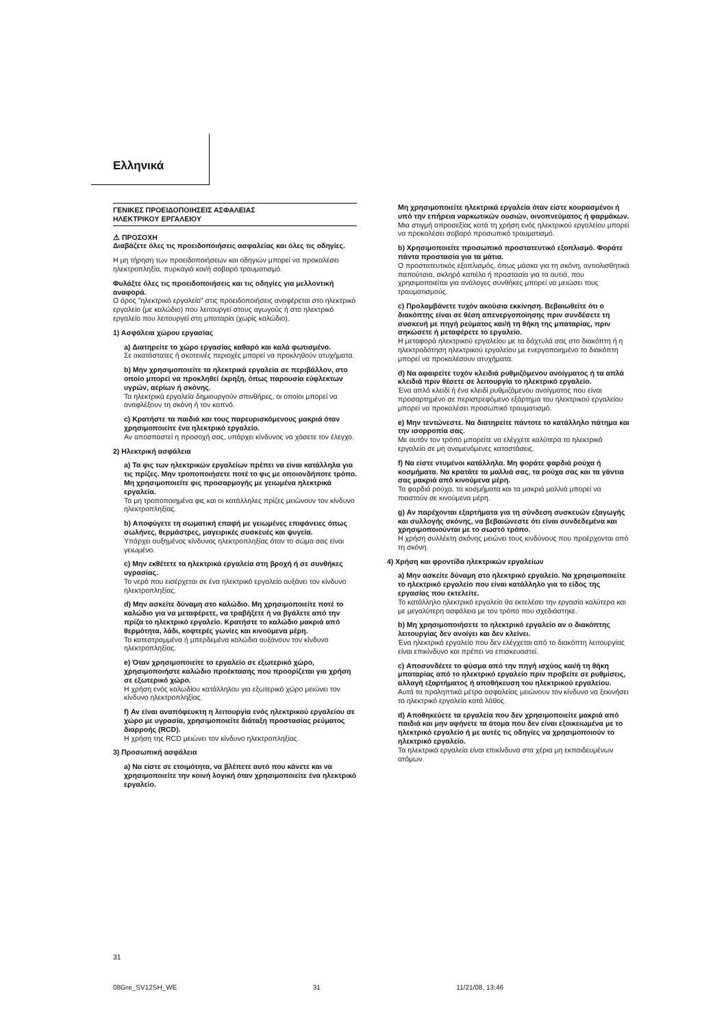Ελληνικά
ΓΕΝΙΚΕΣ ΠΡΟΕΙΔΟΠΟΙΗΣΕΙΣ ΑΣΦΑΛΕΙΑΣ
ΗΛΕΚΤΡΙΚΟΥ ΕΡΓΑΛΕΙΟΥ
⚠ ΠΡΟΣΟΧΗ
Διαβάζετε όλες τις προειδοποιήσεις ασφαλείας και όλες τις οδηγίες.
Η μη τήρηση των προειδοποιήσεων και οδηγιών μπορεί να προκαλέσει ηλεκτροπληξία, πυρκαγιά και/ή σοβαρό τραυματισμό.
Φυλάξτε όλες τις προειδοποιήσεις και τις οδηγίες για μελλοντική αναφορά.
Ο όρος "ηλεκτρικό εργαλείο" στις προειδοποιήσεις αναφέρεται στο ηλεκτρικό εργαλείο (με καλώδιο) που λειτουργεί στους αγωγούς ή στο ηλεκτρικό εργαλείο που λειτουργεί στη μπαταρία (χωρίς καλώδιο).
1) Ασφάλεια χώρου εργασίας
a) Διατηρείτε το χώρο εργασίας καθαρό και καλά φωτισμένο.
Σε ακατάστατες ή σκοτεινές περιοχές μπορεί να προκληθούν ατυχήματα.
b) Μην χρησιμοποιείτε τα ηλεκτρικά εργαλεία σε περιβάλλον, στο οποίο μπορεί να προκληθεί έκρηξη, όπως παρουσία εύφλεκτων υγρών, αερίων ή σκόνης.
Τα ηλεκτρικά εργαλεία δημιουργούν σπινθήρες, οι οποίοι μπορεί να αναφλέξουν τη σκόνη ή τον καπνό.
c) Κρατήστε τα παιδιά και τους παρευρισκόμενους μακριά όταν χρησιμοποιείτε ένα ηλεκτρικό εργαλείο.
Αν αποσπαστεί η προσοχή σας, υπάρχει κίνδυνος να χάσετε τον έλεγχο.
2) Ηλεκτρική ασφάλεια
a) Τα φις των ηλεκτρικών εργαλείων πρέπει να είναι κατάλληλα για τις πρίζες. Μην τροποποιήσετε ποτέ το φις με οποιονδήποτε τρόπο. Μη χρησιμοποιείτε φις προσαρμογής με γειωμένα ηλεκτρικά εργαλεία.
Τα μη τροποποιημένα φις και οι κατάλληλες πρίζες μειώνουν τον κίνδυνο ηλεκτροπληξίας.
b) Αποφύγετε τη σωματική επαφή με γειωμένες επιφάνειες όπως σωλήνες, θερμάστρες, μαγειρικές συσκευές και ψυγεία.
Υπάρχει αυξημένος κίνδυνος ηλεκτροπληξίας όταν το σώμα σας είναι γειωμένο.
c) Μην εκθέτετε τα ηλεκτρικά εργαλεία στη βροχή ή σε συνθήκες υγρασίας.
Το νερό που εισέρχεται σε ένα ηλεκτρικό εργαλείο αυξάνει τον κίνδυνο ηλεκτροπληξίας.
d) Μην ασκείτε δύναμη στο καλώδιο. Μη χρησιμοποιείτε ποτέ το καλώδιο για να μεταφέρετε, να τραβήξετε ή να βγάλετε από την πρίζα το ηλεκτρικό εργαλείο. Κρατήστε το καλώδιο μακριά από θερμότητα, λάδι, κοφτερές γωνίες και κινούμενα μέρη.
Τα κατεστραμμένα ή μπερδεμένα καλώδια αυξάνουν τον κίνδυνο ηλεκτροπληξίας.
e) Όταν χρησιμοποιείτε το εργαλείο σε εξωτερικό χώρο, χρησιμοποιήστε καλώδιο προέκτασης που προορίζεται για χρήση σε εξωτερικό χώρο.
Η χρήση ενός καλωδίου κατάλληλου για εξωτερικό χώρο μειώνει τον κίνδυνο ηλεκτροπληξίας.
f) Αν είναι αναπόφευκτη η λειτουργία ενός ηλεκτρικού εργαλείου σε χώρο με υγρασία, χρησιμοποιείτε διάταξη προστασίας ρεύματος διαρροής (RCD).
Η χρήση της RCD μειώνει τον κίνδυνο ηλεκτροπληξίας.
3) Προσωπική ασφάλεια
a) Να είστε σε ετοιμότητα, να βλέπετε αυτό που κάνετε και να χρησιμοποιείτε την κοινή λογική όταν χρησιμοποιείτε ένα ηλεκτρικό εργαλείο.
Μη χρησιμοποιείτε ηλεκτρικά εργαλεία όταν είστε κουρασμένοι ή υπό την επήρεια ναρκωτικών ουσιών, οινοπνεύματος ή φαρμάκων.
Μια στιγμή απροσεξίας κατά τη χρήση ενός ηλεκτρικού εργαλείου μπορεί να προκαλέσει σοβαρό προσωπικό τραυματισμό.
b) Χρησιμοποιείτε προσωπικό προστατευτικό εξοπλισμό. Φοράτε πάντα προστασία για τα μάτια.
Ο προστατευτικός εξοπλισμός, όπως μάσκα για τη σκόνη, αντιολισθητικά παπούτσια, σκληρό καπέλο ή προστασία για τα αυτιά, που χρησιμοποιείται για ανάλογες συνθήκες μπορεί να μειώσει τους τραυματισμούς.
c) Προλαμβάνετε τυχόν ακούσια εκκίνηση. Βεβαιωθείτε ότι ο διακόπτης είναι σε θέση απενεργοποίησης πριν συνδέσετε τη συσκευή με πηγή ρεύματος και/ή τη θήκη της μπαταρίας, πριν σηκώσετε ή μεταφέρετε το εργαλείο.
Η μεταφορά ηλεκτρικού εργαλείου με τα δάχτυλά σας στο διακόπτη ή η ηλεκτροδότηση ηλεκτρικού εργαλείου με ενεργοποιημένο το διακόπτη μπορεί να προκαλέσουν ατυχήματα.
d) Να αφαιρείτε τυχόν κλειδιά ρυθμιζόμενου ανοίγματος ή τα απλά κλειδιά πριν θέσετε σε λειτουργία το ηλεκτρικό εργαλείο.
Ένα απλό κλειδί ή ένα κλειδί ρυθμιζόμενου ανοίγματος που είναι προσαρτημένο σε περιστρεφόμενο εξάρτημα του ηλεκτρικού εργαλείου μπορεί να προκαλέσει προσωπικό τραυματισμό.
e) Μην τεντώνεστε. Να διατηρείτε πάντοτε το κατάλληλο πάτημα και την ισορροπία σας.
Με αυτόν τον τρόπο μπορείτε να ελέγχετε καλύτερα το ηλεκτρικό εργαλείο σε μη αναμενόμενες καταστάσεις.
f) Να είστε ντυμένοι κατάλληλα. Μη φοράτε φαρδιά ρούχα ή κοσμήματα. Να κρατάτε τα μαλλιά σας, τα ρούχα σας και τα γάντια σας μακριά από κινούμενα μέρη.
Τα φαρδιά ρούχα, τα κοσμήματα και τα μακριά μαλλιά μπορεί να πιαστούν σε κινούμενα μέρη.
g) Αν παρέχονται εξαρτήματα για τη σύνδεση συσκευών εξαγωγής και συλλογής σκόνης, να βεβαιώνεστε ότι είναι συνδεδεμένα και χρησιμοποιούνται με το σωστό τρόπο.
Η χρήση συλλέκτη σκόνης μειώνει τους κινδύνους που προέρχονται από τη σκόνη.
4) Χρήση και φροντίδα ηλεκτρικών εργαλείων
a) Μην ασκείτε δύναμη στο ηλεκτρικό εργαλείο. Να χρησιμοποιείτε το ηλεκτρικό εργαλείο που είναι κατάλληλο για το είδος της εργασίας που εκτελείτε.
Το κατάλληλο ηλεκτρικό εργαλείο θα εκτελέσει την εργασία καλύτερα και με μεγαλύτερη ασφάλεια με τον τρόπο που σχεδιάστηκε.
b) Μη χρησιμοποιήσετε το ηλεκτρικό εργαλείο αν ο διακόπτης λειτουργίας δεν ανοίγει και δεν κλείνει.
Ένα ηλεκτρικό εργαλείο που δεν ελέγχεται από το διακόπτη λειτουργίας είναι επικίνδυνο και πρέπει να επισκευαστεί.
c) Αποσυνδέετε το φύσμα από την πηγή ισχύος και/ή τη θήκη μπαταρίας από το ηλεκτρικό εργαλείο πριν προβείτε σε ρυθμίσεις, αλλαγή εξαρτήματος ή αποθήκευση του ηλεκτρικού εργαλείου.
Αυτά τα προληπτικά μέτρα ασφαλείας μειώνουν τον κίνδυνο να ξεκινήσει το ηλεκτρικό εργαλείο κατά λάθος.
d) Αποθηκεύετε τα εργαλεία που δεν χρησιμοποιείτε μακριά από παιδιά και μην αφήνετε τα άτομα που δεν είναι εξοικειωμένα με το ηλεκτρικό εργαλείο ή με αυτές τις οδηγίες να χρησιμοποιούν το ηλεκτρικό εργαλείο.
Τα ηλεκτρικά εργαλεία είναι επικίνδυνα στα χέρια μη εκπαιδευμένων ατόμων.
31
08Gre_SV12SH_WE 31 11/21/08, 13:46